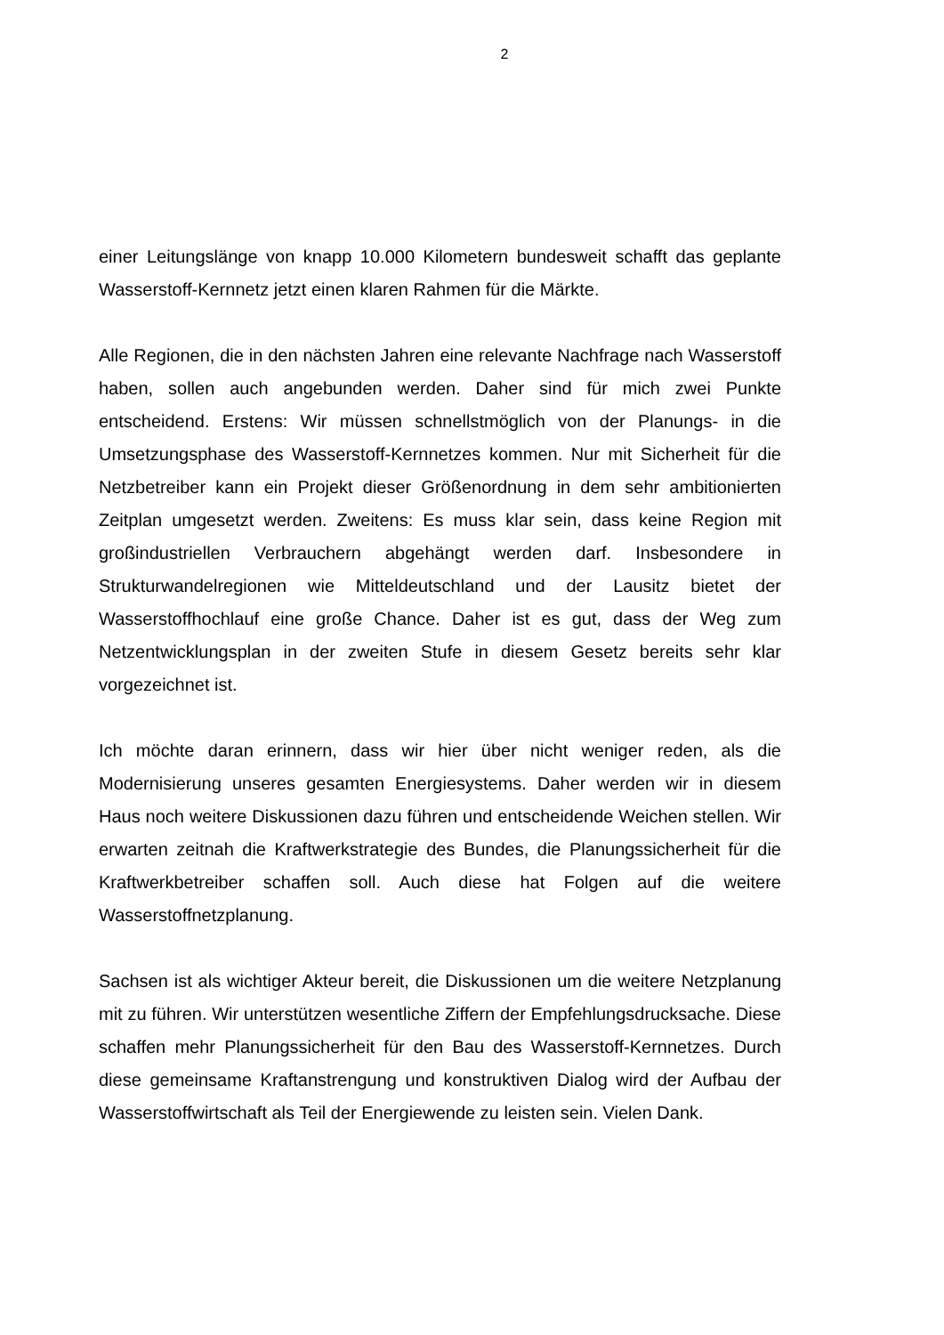2
einer Leitungslänge von knapp 10.000 Kilometern bundesweit schafft das geplante Wasserstoff-Kernnetz jetzt einen klaren Rahmen für die Märkte.
Alle Regionen, die in den nächsten Jahren eine relevante Nachfrage nach Wasserstoff haben, sollen auch angebunden werden. Daher sind für mich zwei Punkte entscheidend. Erstens: Wir müssen schnellstmöglich von der Planungs- in die Umsetzungsphase des Wasserstoff-Kernnetzes kommen. Nur mit Sicherheit für die Netzbetreiber kann ein Projekt dieser Größenordnung in dem sehr ambitionierten Zeitplan umgesetzt werden. Zweitens: Es muss klar sein, dass keine Region mit großindustriellen Verbrauchern abgehängt werden darf. Insbesondere in Strukturwandelregionen wie Mitteldeutschland und der Lausitz bietet der Wasserstoffhochlauf eine große Chance. Daher ist es gut, dass der Weg zum Netzentwicklungsplan in der zweiten Stufe in diesem Gesetz bereits sehr klar vorgezeichnet ist.
Ich möchte daran erinnern, dass wir hier über nicht weniger reden, als die Modernisierung unseres gesamten Energiesystems. Daher werden wir in diesem Haus noch weitere Diskussionen dazu führen und entscheidende Weichen stellen. Wir erwarten zeitnah die Kraftwerkstrategie des Bundes, die Planungssicherheit für die Kraftwerkbetreiber schaffen soll. Auch diese hat Folgen auf die weitere Wasserstoffnetzplanung.
Sachsen ist als wichtiger Akteur bereit, die Diskussionen um die weitere Netzplanung mit zu führen. Wir unterstützen wesentliche Ziffern der Empfehlungsdrucksache. Diese schaffen mehr Planungssicherheit für den Bau des Wasserstoff-Kernnetzes. Durch diese gemeinsame Kraftanstrengung und konstruktiven Dialog wird der Aufbau der Wasserstoffwirtschaft als Teil der Energiewende zu leisten sein. Vielen Dank.